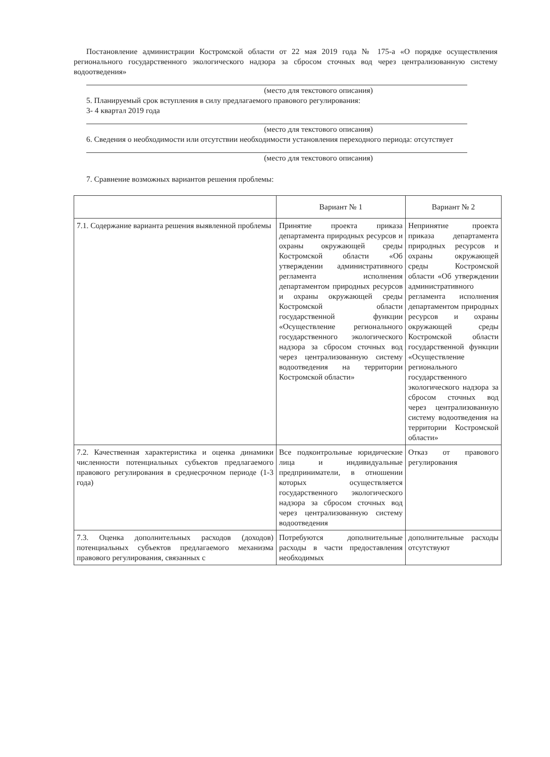Постановление администрации Костромской области от 22 мая 2019 года № 175-а «О порядке осуществления регионального государственного экологического надзора за сбросом сточных вод через централизованную систему водоотведения»
(место для текстового описания)
5. Планируемый срок вступления в силу предлагаемого правового регулирования:
3- 4 квартал 2019 года
(место для текстового описания)
6. Сведения о необходимости или отсутствии необходимости установления переходного периода: отсутствует
(место для текстового описания)
7. Сравнение возможных вариантов решения проблемы:
| | Вариант № 1 | Вариант № 2 |
| --- | --- | --- |
| 7.1. Содержание варианта решения выявленной проблемы | Принятие проекта приказа департамента природных ресурсов и охраны окружающей среды Костромской области «Об утверждении административного регламента исполнения департаментом природных ресурсов и охраны окружающей среды Костромской области государственной функции «Осуществление регионального государственного экологического надзора за сбросом сточных вод через централизованную систему водоотведения на территории Костромской области» | Непринятие проекта приказа департамента природных ресурсов и охраны окружающей среды Костромской области «Об утверждении административного регламента исполнения департаментом природных ресурсов и охраны окружающей среды Костромской области государственной функции «Осуществление регионального государственного экологического надзора за сбросом сточных вод через централизованную систему водоотведения на территории Костромской области» |
| 7.2. Качественная характеристика и оценка динамики численности потенциальных субъектов предлагаемого правового регулирования в среднесрочном периоде (1-3 года) | Все подконтрольные юридические лица и индивидуальные предприниматели, в отношении которых осуществляется государственного экологического надзора за сбросом сточных вод через централизованную систему водоотведения | Отказ от правового регулирования |
| 7.3. Оценка дополнительных расходов (доходов) потенциальных субъектов предлагаемого механизма правового регулирования, связанных с | Потребуются дополнительные расходы в части предоставления необходимых | дополнительные расходы отсутствуют |